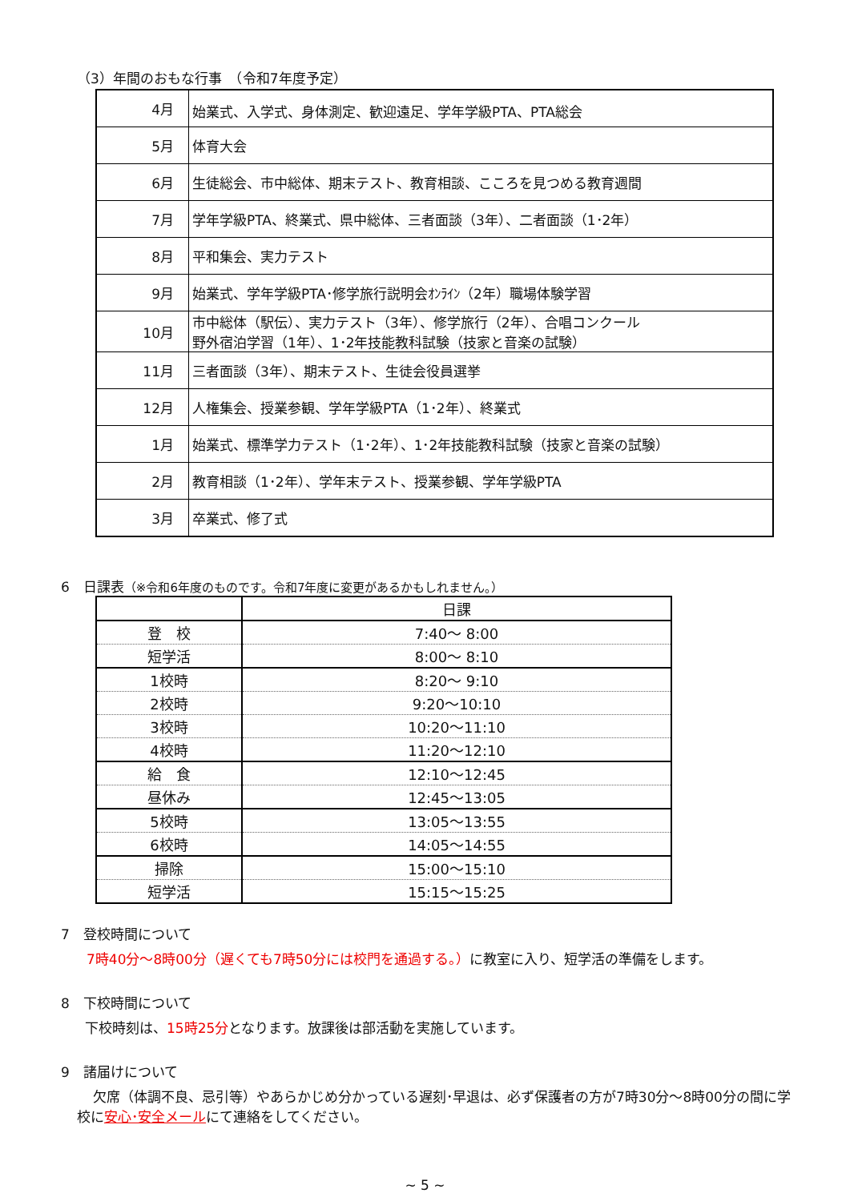（3）年間のおもな行事　（令和7年度予定）
| 4月 | 始業式、入学式、身体測定、歓迎遠足、学年学級PTA、PTA総会 |
| 5月 | 体育大会 |
| 6月 | 生徒総会、市中総体、期末テスト、教育相談、こころを見つめる教育週間 |
| 7月 | 学年学級PTA、終業式、県中総体、三者面談（3年）、二者面談（1･2年） |
| 8月 | 平和集会、実力テスト |
| 9月 | 始業式、学年学級PTA･修学旅行説明会ｵﾝﾗｲﾝ（2年）職場体験学習 |
| 10月 | 市中総体（駅伝）、実力テスト（3年）、修学旅行（2年）、合唱コンクール 野外宿泊学習（1年）、1･2年技能教科試験（技家と音楽の試験） |
| 11月 | 三者面談（3年）、期末テスト、生徒会役員選挙 |
| 12月 | 人権集会、授業参観、学年学級PTA（1･2年）、終業式 |
| 1月 | 始業式、標準学力テスト（1･2年）、1･2年技能教科試験（技家と音楽の試験） |
| 2月 | 教育相談（1･2年）、学年末テスト、授業参観、学年学級PTA |
| 3月 | 卒業式、修了式 |
6　日課表（※令和6年度のものです。令和7年度に変更があるかもしれません。）
| | 日課 |
| --- | --- |
| 登 校 | 7:40～ 8:00 |
| 短学活 | 8:00～ 8:10 |
| 1校時 | 8:20～ 9:10 |
| 2校時 | 9:20～10:10 |
| 3校時 | 10:20～11:10 |
| 4校時 | 11:20～12:10 |
| 給 食 | 12:10～12:45 |
| 昼休み | 12:45～13:05 |
| 5校時 | 13:05～13:55 |
| 6校時 | 14:05～14:55 |
| 掃除 | 15:00～15:10 |
| 短学活 | 15:15～15:25 |
7　登校時間について
7時40分～8時00分（遅くても7時50分には校門を通過する。）に教室に入り、短学活の準備をします。
8　下校時間について
下校時刻は、15時25分となります。放課後は部活動を実施しています。
9　諸届けについて
欠席（体調不良、忌引等）やあらかじめ分かっている遅刻･早退は、必ず保護者の方が7時30分～8時00分の間に学校に安心･安全メールにて連絡をしてください。
~ 5 ~